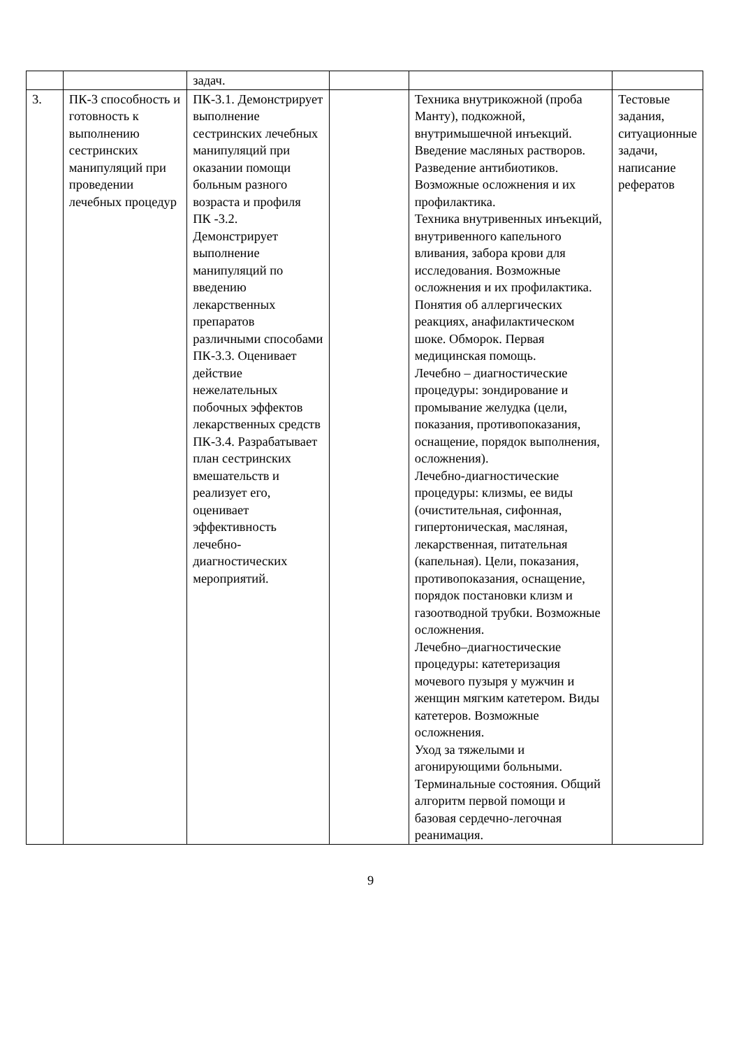| | | задач. | | | |
| 3. | ПК-3 способность и готовность к выполнению сестринских манипуляций при проведении лечебных процедур | ПК-3.1. Демонстрирует выполнение сестринских лечебных манипуляций при оказании помощи больным разного возраста и профиля ПК -3.2. Демонстрирует выполнение манипуляций по введению лекарственных препаратов различными способами ПК-3.3. Оценивает действие нежелательных побочных эффектов лекарственных средств ПК-3.4. Разрабатывает план сестринских вмешательств и реализует его, оценивает эффективность лечебно-диагностических мероприятий. | | Техника внутрикожной (проба Манту), подкожной, внутримышечной инъекций. Введение масляных растворов. Разведение антибиотиков. Возможные осложнения и их профилактика. Техника внутривенных инъекций, внутривенного капельного вливания, забора крови для исследования. Возможные осложнения и их профилактика. Понятия об аллергических реакциях, анафилактическом шоке. Обморок. Первая медицинская помощь. Лечебно – диагностические процедуры: зондирование и промывание желудка (цели, показания, противопоказания, оснащение, порядок выполнения, осложнения). Лечебно-диагностические процедуры: клизмы, ее виды (очистительная, сифонная, гипертоническая, масляная, лекарственная, питательная (капельная). Цели, показания, противопоказания, оснащение, порядок постановки клизм и газоотводной трубки. Возможные осложнения. Лечебно–диагностические процедуры: катетеризация мочевого пузыря у мужчин и женщин мягким катетером. Виды катетеров. Возможные осложнения. Уход за тяжелыми и агонирующими больными. Терминальные состояния. Общий алгоритм первой помощи и базовая сердечно-легочная реанимация. | Тестовые задания, ситуационные задачи, написание рефератов |
9